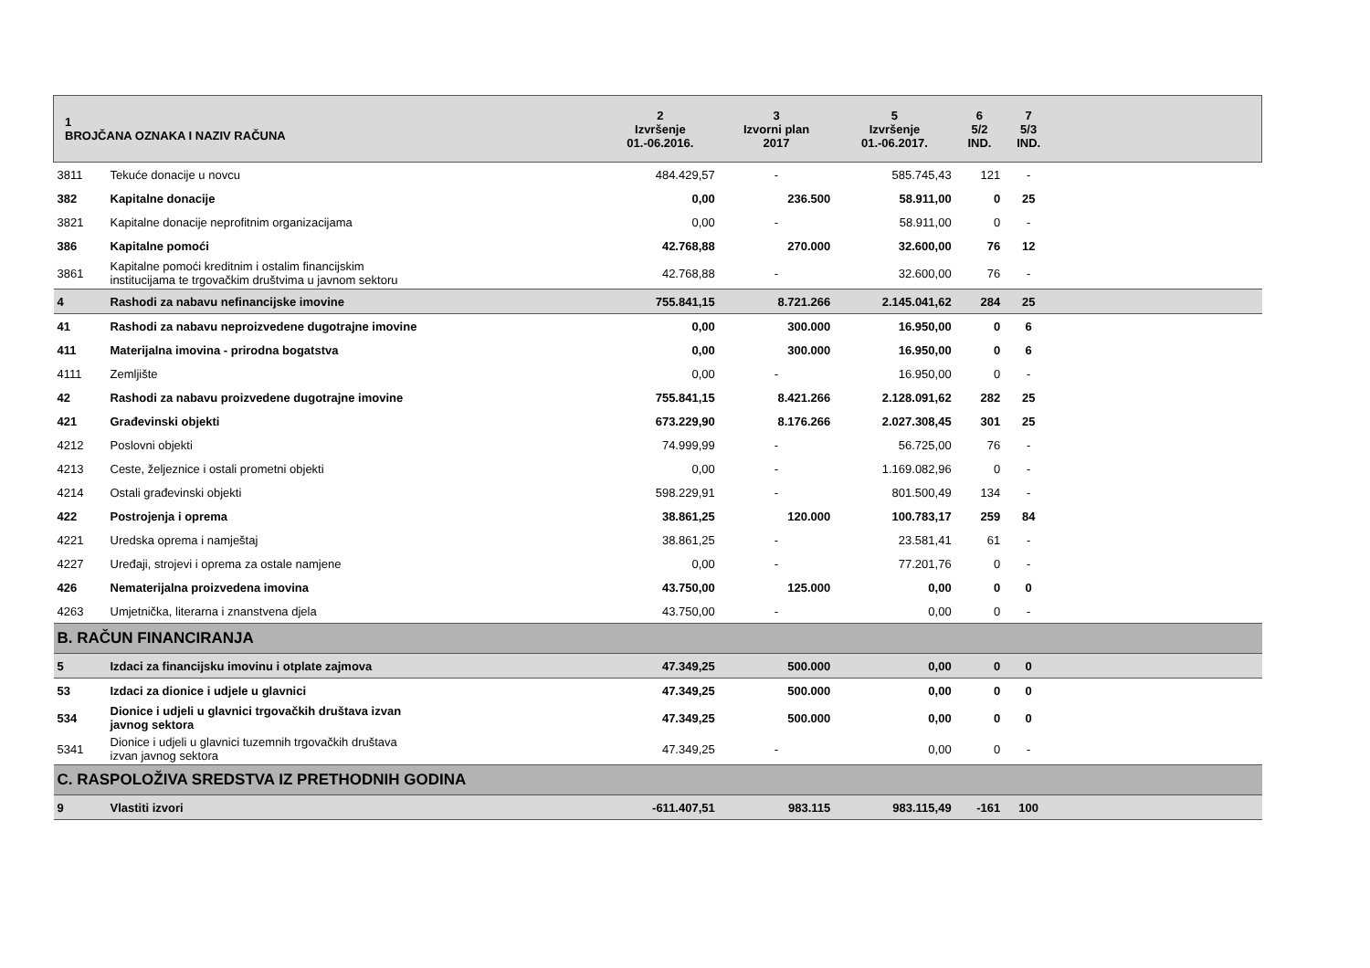| 1 BROJČANA OZNAKA I NAZIV RAČUNA | | 2 Izvršenje 01.-06.2016. | 3 Izvorni plan 2017 | 5 Izvršenje 01.-06.2017. | 6 5/2 IND. | 7 5/3 IND. | |
| --- | --- | --- | --- | --- | --- | --- | --- |
| 3811 | Tekuće donacije u novcu | 484.429,57 | - | 585.745,43 | 121 | - | |
| 382 | Kapitalne donacije | 0,00 | 236.500 | 58.911,00 | 0 | 25 | |
| 3821 | Kapitalne donacije neprofitnim organizacijama | 0,00 | - | 58.911,00 | 0 | - | |
| 386 | Kapitalne pomoći | 42.768,88 | 270.000 | 32.600,00 | 76 | 12 | |
| 3861 | Kapitalne pomoći kreditnim i ostalim financijskim institucijama te trgovačkim društvima u javnom sektoru | 42.768,88 | - | 32.600,00 | 76 | - | |
| 4 | Rashodi za nabavu nefinancijske imovine | 755.841,15 | 8.721.266 | 2.145.041,62 | 284 | 25 | |
| 41 | Rashodi za nabavu neproizvedene dugotrajne imovine | 0,00 | 300.000 | 16.950,00 | 0 | 6 | |
| 411 | Materijalna imovina - prirodna bogatstva | 0,00 | 300.000 | 16.950,00 | 0 | 6 | |
| 4111 | Zemljište | 0,00 | - | 16.950,00 | 0 | - | |
| 42 | Rashodi za nabavu proizvedene dugotrajne imovine | 755.841,15 | 8.421.266 | 2.128.091,62 | 282 | 25 | |
| 421 | Građevinski objekti | 673.229,90 | 8.176.266 | 2.027.308,45 | 301 | 25 | |
| 4212 | Poslovni objekti | 74.999,99 | - | 56.725,00 | 76 | - | |
| 4213 | Ceste, željeznice i ostali prometni objekti | 0,00 | - | 1.169.082,96 | 0 | - | |
| 4214 | Ostali građevinski objekti | 598.229,91 | - | 801.500,49 | 134 | - | |
| 422 | Postrojenja i oprema | 38.861,25 | 120.000 | 100.783,17 | 259 | 84 | |
| 4221 | Uredska oprema i namještaj | 38.861,25 | - | 23.581,41 | 61 | - | |
| 4227 | Uređaji, strojevi i oprema za ostale namjene | 0,00 | - | 77.201,76 | 0 | - | |
| 426 | Nematerijalna proizvedena imovina | 43.750,00 | 125.000 | 0,00 | 0 | 0 | |
| 4263 | Umjetnička, literarna i znanstvena djela | 43.750,00 | - | 0,00 | 0 | - | |
| B. RAČUN FINANCIRANJA | | | | | | | |
| 5 | Izdaci za financijsku imovinu i otplate zajmova | 47.349,25 | 500.000 | 0,00 | 0 | 0 | |
| 53 | Izdaci za dionice i udjele u glavnici | 47.349,25 | 500.000 | 0,00 | 0 | 0 | |
| 534 | Dionice i udjeli u glavnici trgovačkih društava izvan javnog sektora | 47.349,25 | 500.000 | 0,00 | 0 | 0 | |
| 5341 | Dionice i udjeli u glavnici tuzemnih trgovačkih društava izvan javnog sektora | 47.349,25 | - | 0,00 | 0 | - | |
| C. RASPOLOŽIVA SREDSTVA IZ PRETHODNIH GODINA | | | | | | | |
| 9 | Vlastiti izvori | -611.407,51 | 983.115 | 983.115,49 | -161 | 100 | |